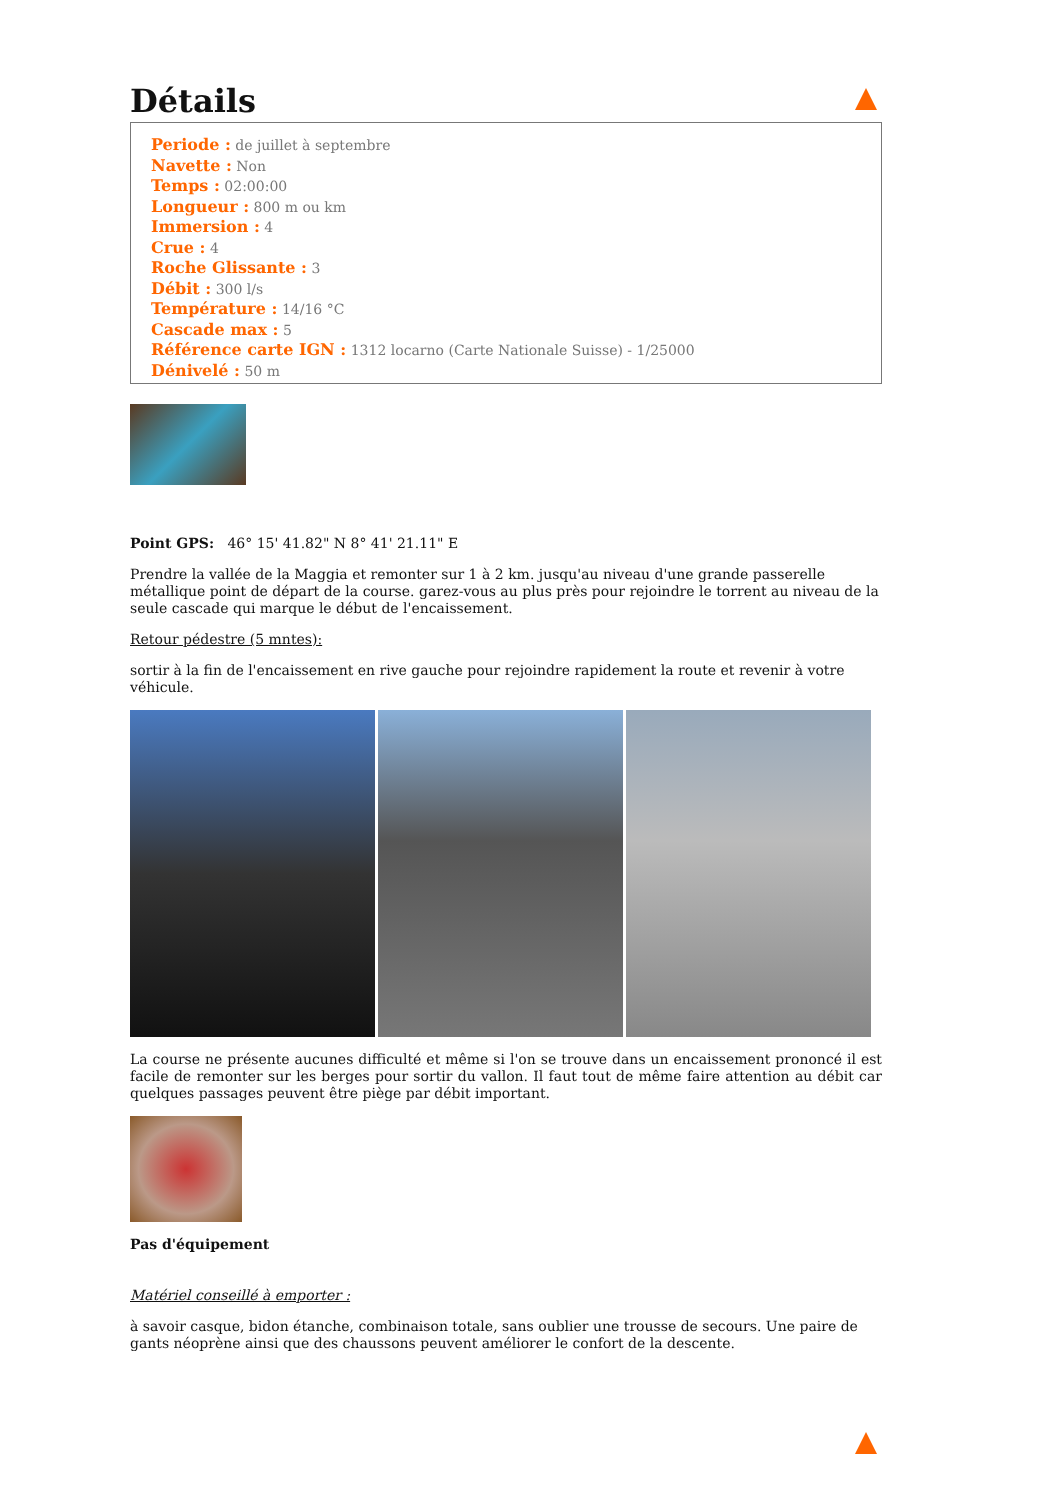Détails
Periode : de juillet à septembre
Navette : Non
Temps : 02:00:00
Longueur : 800 m ou km
Immersion : 4
Crue : 4
Roche Glissante : 3
Débit : 300 l/s
Température : 14/16 °C
Cascade max : 5
Référence carte IGN : 1312 locarno (Carte Nationale Suisse) - 1/25000
Dénivelé : 50 m
Point GPS: 46° 15' 41.82" N 8° 41' 21.11" E
Prendre la vallée de la Maggia et remonter sur 1 à 2 km. jusqu'au niveau d'une grande passerelle métallique point de départ de la course. garez-vous au plus près pour rejoindre le torrent au niveau de la seule cascade qui marque le début de l'encaissement.
Retour pédestre (5 mntes):
sortir à la fin de l'encaissement en rive gauche pour rejoindre rapidement la route et revenir à votre véhicule.
La course ne présente aucunes difficulté et même si l'on se trouve dans un encaissement prononcé il est facile de remonter sur les berges pour sortir du vallon. Il faut tout de même faire attention au débit car quelques passages peuvent être piège par débit important.
Pas d'équipement
Matériel conseillé à emporter :
à savoir casque, bidon étanche, combinaison totale, sans oublier une trousse de secours. Une paire de gants néoprène ainsi que des chaussons peuvent améliorer le confort de la descente.